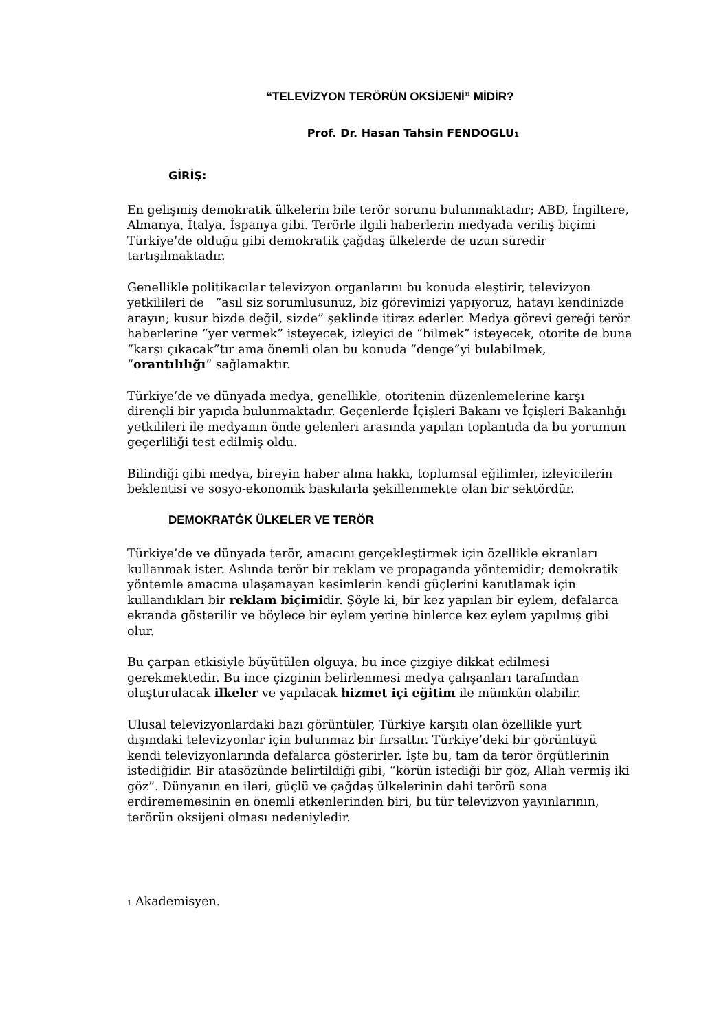“TELEVİZYON TERÖRÜN OKSİJENİ” MİDİR?
Prof. Dr. Hasan Tahsin FENDOGLU<sup>1</sup>
GİRİŞ:
En gelişmiş demokratik ülkelerin bile terör sorunu bulunmaktadır; ABD, İngiltere, Almanya, İtalya, İspanya gibi. Terörle ilgili haberlerin medyada veriliş biçimi Türkiye’de olduğu gibi demokratik çağdaş ülkelerde de uzun süredir tartışılmaktadır.
Genellikle politikacılar televizyon organlarını bu konuda eleştirir, televizyon yetkilileri de “asıl siz sorumlusunuz, biz görevimizi yapıyoruz, hatayı kendinizde arayın; kusur bizde değil, sizde” şeklinde itiraz ederler. Medya görevi gereği terör haberlerine “yer vermek” isteyecek, izleyici de “bilmek” isteyecek, otorite de buna “karşı çıkacak”tır ama önemli olan bu konuda “denge”yi bulabilmek, “orantılılığı” sağlamaktır.
Türkiye’de ve dünyada medya, genellikle, otoritenin düzenlemelerine karşı dirençli bir yapıda bulunmaktadır. Geçenlerde İçişleri Bakanı ve İçişleri Bakanlığı yetkilileri ile medyanın önde gelenleri arasında yapılan toplantıda da bu yorumun geçerliliği test edilmiş oldu.
Bilindiği gibi medya, bireyin haber alma hakkı, toplumsal eğilimler, izleyicilerin beklentisi ve sosyo-ekonomik baskılarla şekillenmekte olan bir sektördür.
DEMOKRATĠK ÜLKELER VE TERÖR
Türkiye’de ve dünyada terör, amacını gerçekleştirmek için özellikle ekranları kullanmak ister. Aslında terör bir reklam ve propaganda yöntemidir; demokratik yöntemle amacına ulaşamayan kesimlerin kendi güçlerini kanıtlamak için kullandıkları bir reklam biçimidir. Şöyle ki, bir kez yapılan bir eylem, defalarca ekranda gösterilir ve böylece bir eylem yerine binlerce kez eylem yapılmış gibi olur.
Bu çarpan etkisiyle büyütülen olguya, bu ince çizgiye dikkat edilmesi gerekmektedir. Bu ince çizginin belirlenmesi medya çalışanları tarafından oluşturulacak ilkeler ve yapılacak hizmet içi eğitim ile mümkün olabilir.
Ulusal televizyonlardaki bazı görüntüler, Türkiye karşıtı olan özellikle yurt dışındaki televizyonlar için bulunmaz bir fırsattır. Türkiye’deki bir görüntüyü kendi televizyonlarında defalarca gösterirler. İşte bu, tam da terör örgütlerinin istediğidir. Bir atasözünde belirtildiği gibi, “körün istediği bir göz, Allah vermiş iki göz”. Dünyanın en ileri, güçlü ve çağdaş ülkelerinin dahi terörü sona erdirememesinin en önemli etkenlerinden biri, bu tür televizyon yayınlarının, terörün oksijeni olması nedeniyledir.
<sup>1</sup> Akademisyen.